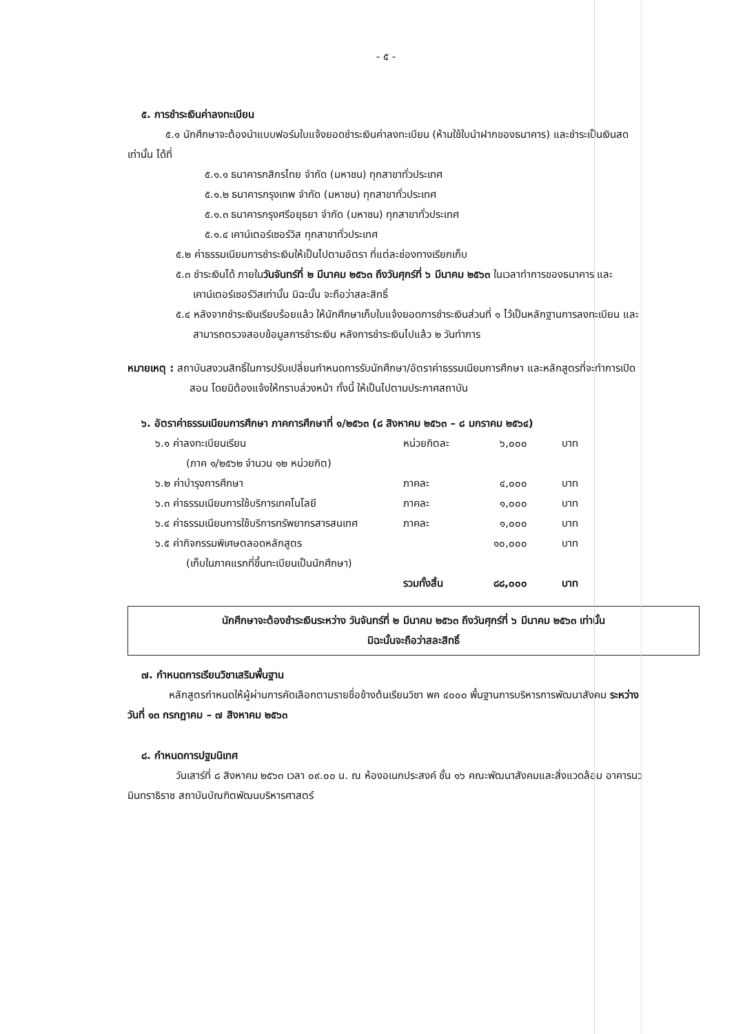- ๕ -
๕. การชำระเงินค่าลงทะเบียน
๕.๑ นักศึกษาจะต้องนำแบบฟอร์มใบแจ้งยอดชำระเงินค่าลงทะเบียน (ห้ามใช้ใบนำฝากของธนาคาร) และชำระเป็นเงินสดเท่านั้น ได้ที่
๕.๑.๑ ธนาคารกสิกรไทย จำกัด (มหาชน) ทุกสาขาทั่วประเทศ
๕.๑.๒ ธนาคารกรุงเทพ จำกัด (มหาชน) ทุกสาขาทั่วประเทศ
๕.๑.๓ ธนาคารกรุงศรีอยุธยา จำกัด (มหาชน) ทุกสาขาทั่วประเทศ
๕.๑.๔ เคาน์เตอร์เซอร์วิส ทุกสาขาทั่วประเทศ
๕.๒ ค่าธรรมเนียมการชำระเงินให้เป็นไปตามอัตรา ที่แต่ละช่องทางเรียกเก็บ
๕.๓ ชำระเงินได้ ภายในวันจันทร์ที่ ๒ มีนาคม ๒๕๖๓ ถึงวันศุกร์ที่ ๖ มีนาคม ๒๕๖๓ ในเวลาทำการของธนาคาร และเคาน์เตอร์เซอร์วิสเท่านั้น มิฉะนั้น จะถือว่าสละสิทธิ์
๕.๔ หลังจากชำระเงินเรียบร้อยแล้ว ให้นักศึกษาเก็บใบแจ้งยอดการชำระเงินส่วนที่ ๑ ไว้เป็นหลักฐานการลงทะเบียน และสามารถตรวจสอบข้อมูลการชำระเงิน หลังการชำระเงินไปแล้ว ๒ วันทำการ
หมายเหตุ : สถาบันสงวนสิทธิ์ในการปรับเปลี่ยนกำหนดการรับนักศึกษา/อัตราค่าธรรมเนียมการศึกษา และหลักสูตรที่จะทำการเปิดสอน โดยมิต้องแจ้งให้ทราบล่วงหน้า ทั้งนี้ ให้เป็นไปตามประกาศสถาบัน
๖. อัตราค่าธรรมเนียมการศึกษา ภาคการศึกษาที่ ๑/๒๕๖๓ (๘ สิงหาคม ๒๕๖๓ – ๘ มกราคม ๒๕๖๔)
| ๖.๑ ค่าลงทะเบียนเรียน | หน่วยกิตละ | ๖,๐๐๐ | บาท |
| (ภาค ๑/๒๕๖๒ จำนวน ๑๒ หน่วยกิต) | | | |
| ๖.๒ ค่าบำรุงการศึกษา | ภาคละ | ๔,๐๐๐ | บาท |
| ๖.๓ ค่าธรรมเนียมการใช้บริการเทคโนโลยี | ภาคละ | ๑,๐๐๐ | บาท |
| ๖.๔ ค่าธรรมเนียมการใช้บริการทรัพยากรสารสนเทศ | ภาคละ | ๑,๐๐๐ | บาท |
| ๖.๕ ค่ากิจกรรมพิเศษตลอดหลักสูตร | | ๑๐,๐๐๐ | บาท |
| (เก็บในภาคแรกที่ขึ้นทะเบียนเป็นนักศึกษา) | | | |
| | รวมทั้งสิ้น | ๘๘,๐๐๐ | บาท |
นักศึกษาจะต้องชำระเงินระหว่าง วันจันทร์ที่ ๒ มีนาคม ๒๕๖๓ ถึงวันศุกร์ที่ ๖ มีนาคม ๒๕๖๓ เท่านั้น
มิฉะนั้นจะถือว่าสละสิทธิ์
๗. กำหนดการเรียนวิชาเสริมพื้นฐาน
หลักสูตรกำหนดให้ผู้ผ่านการคัดเลือกตามรายชื่อข้างต้นเรียนวิชา พค ๔๐๐๐ พื้นฐานการบริหารการพัฒนาสังคม ระหว่างวันที่ ๑๓ กรกฎาคม – ๗ สิงหาคม ๒๕๖๓
๘. กำหนดการปฐมนิเทศ
วันเสาร์ที่ ๘ สิงหาคม ๒๕๖๓ เวลา ๐๙.๐๐ น. ณ ห้องอเนกประสงค์ ชั้น ๑๖ คณะพัฒนาสังคมและสิ่งแวดล้อม อาคารนวมินทราธิราช สถาบันบัณฑิตพัฒนบริหารศาสตร์